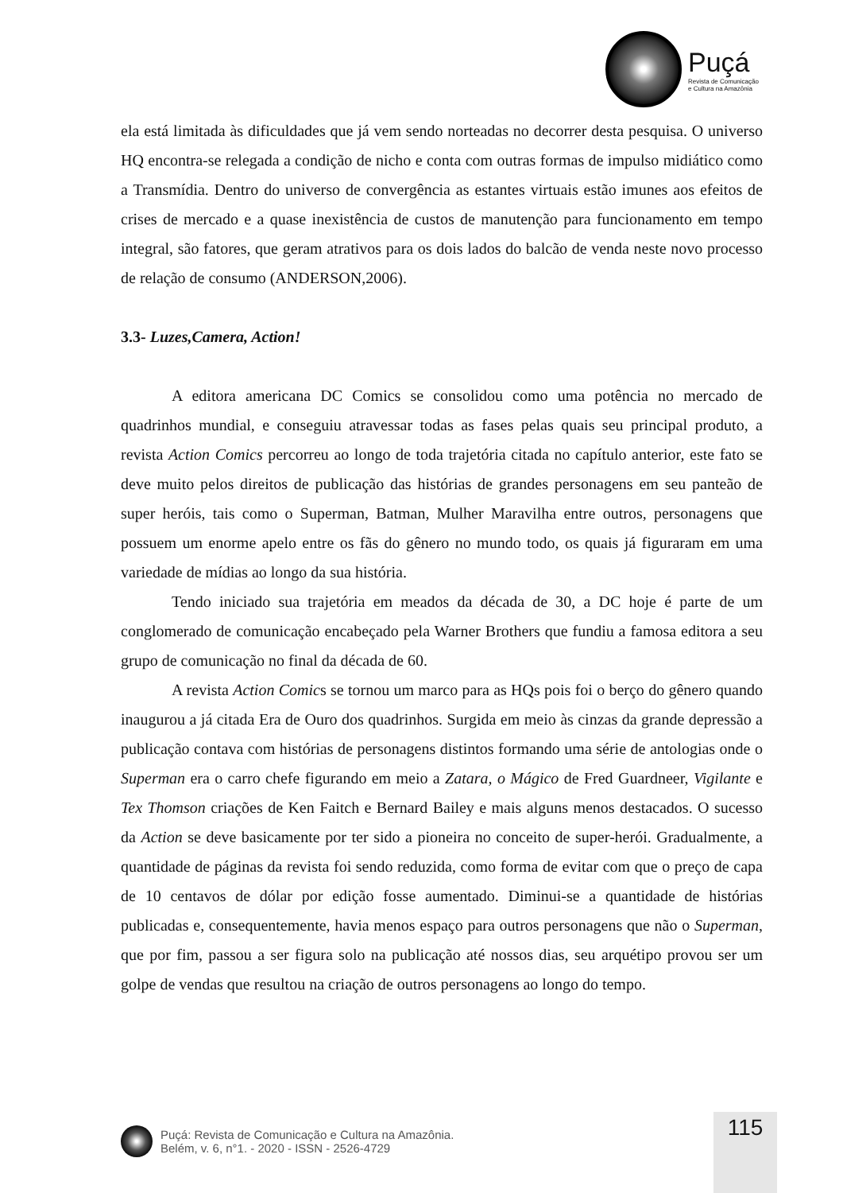Puçá
Revista de Comunicação
e Cultura na Amazônia
ela está limitada às dificuldades que já vem sendo norteadas no decorrer desta pesquisa. O universo HQ encontra-se relegada a condição de nicho e conta com outras formas de impulso midiático como a Transmídia. Dentro do universo de convergência as estantes virtuais estão imunes aos efeitos de crises de mercado e a quase inexistência de custos de manutenção para funcionamento em tempo integral, são fatores, que geram atrativos para os dois lados do balcão de venda neste novo processo de relação de consumo (ANDERSON,2006).
3.3- Luzes,Camera, Action!
A editora americana DC Comics se consolidou como uma potência no mercado de quadrinhos mundial, e conseguiu atravessar todas as fases pelas quais seu principal produto, a revista Action Comics percorreu ao longo de toda trajetória citada no capítulo anterior, este fato se deve muito pelos direitos de publicação das histórias de grandes personagens em seu panteão de super heróis, tais como o Superman, Batman, Mulher Maravilha entre outros, personagens que possuem um enorme apelo entre os fãs do gênero no mundo todo, os quais já figuraram em uma variedade de mídias ao longo da sua história.
Tendo iniciado sua trajetória em meados da década de 30, a DC hoje é parte de um conglomerado de comunicação encabeçado pela Warner Brothers que fundiu a famosa editora a seu grupo de comunicação no final da década de 60.
A revista Action Comics se tornou um marco para as HQs pois foi o berço do gênero quando inaugurou a já citada Era de Ouro dos quadrinhos. Surgida em meio às cinzas da grande depressão a publicação contava com histórias de personagens distintos formando uma série de antologias onde o Superman era o carro chefe figurando em meio a Zatara, o Mágico de Fred Guardneer, Vigilante e Tex Thomson criações de Ken Faitch e Bernard Bailey e mais alguns menos destacados. O sucesso da Action se deve basicamente por ter sido a pioneira no conceito de super-herói. Gradualmente, a quantidade de páginas da revista foi sendo reduzida, como forma de evitar com que o preço de capa de 10 centavos de dólar por edição fosse aumentado. Diminui-se a quantidade de histórias publicadas e, consequentemente, havia menos espaço para outros personagens que não o Superman, que por fim, passou a ser figura solo na publicação até nossos dias, seu arquétipo provou ser um golpe de vendas que resultou na criação de outros personagens ao longo do tempo.
115
Puçá: Revista de Comunicação e Cultura na Amazônia.
Belém, v. 6, n°1. - 2020 - ISSN - 2526-4729